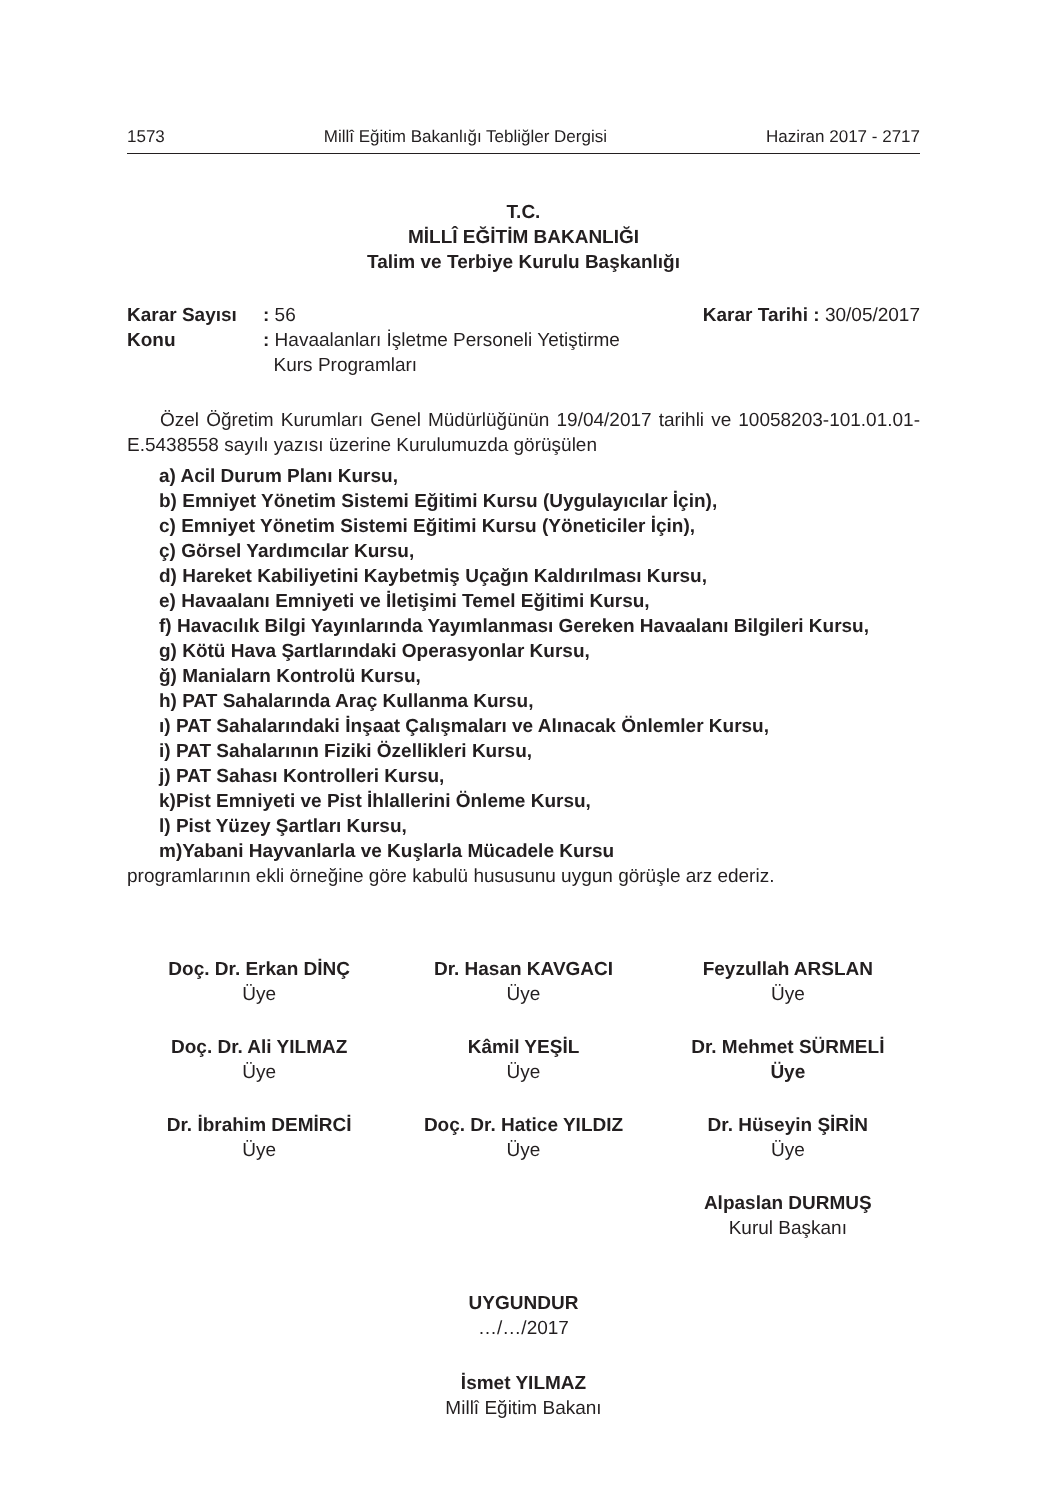1573 Millî Eğitim Bakanlığı Tebliğler Dergisi Haziran 2017 - 2717
T.C.
MİLLÎ EĞİTİM BAKANLIĞI
Talim ve Terbiye Kurulu Başkanlığı
Karar Sayısı: 56 Karar Tarihi : 30/05/2017
Konu: Havaalanları İşletme Personeli Yetiştirme
Kurs Programları
Özel Öğretim Kurumları Genel Müdürlüğünün 19/04/2017 tarihli ve 10058203-101.01.01-E.5438558 sayılı yazısı üzerine Kurulumuzda görüşülen
a) Acil Durum Planı Kursu,
b) Emniyet Yönetim Sistemi Eğitimi Kursu (Uygulayıcılar İçin),
c) Emniyet Yönetim Sistemi Eğitimi Kursu (Yöneticiler İçin),
ç) Görsel Yardımcılar Kursu,
d) Hareket Kabiliyetini Kaybetmiş Uçağın Kaldırılması Kursu,
e) Havaalanı Emniyeti ve İletişimi Temel Eğitimi Kursu,
f) Havacılık Bilgi Yayınlarında Yayımlanması Gereken Havaalanı Bilgileri Kursu,
g) Kötü Hava Şartlarındaki Operasyonlar Kursu,
ğ) Manialarn Kontrolü Kursu,
h) PAT Sahalarında Araç Kullanma Kursu,
ı) PAT Sahalarındaki İnşaat Çalışmaları ve Alınacak Önlemler Kursu,
i) PAT Sahalarının Fiziki Özellikleri Kursu,
j) PAT Sahası Kontrolleri Kursu,
k)Pist Emniyeti ve Pist İhlallerini Önleme Kursu,
l) Pist Yüzey Şartları Kursu,
m)Yabani Hayvanlarla ve Kuşlarla Mücadele Kursu
programlarının ekli örneğine göre kabulü hususunu uygun görüşle arz ederiz.
Doç. Dr. Erkan DİNÇ
Üye
Dr. Hasan KAVGACI
Üye
Feyzullah ARSLAN
Üye
Doç. Dr. Ali YILMAZ
Üye
Kâmil YEŞİL
Üye
Dr. Mehmet SÜRMELİ
Üye
Dr. İbrahim DEMİRCİ
Üye
Doç. Dr. Hatice YILDIZ
Üye
Dr. Hüseyin ŞİRİN
Üye
Alpaslan DURMUŞ
Kurul Başkanı
UYGUNDUR
…/…/2017
İsmet YILMAZ
Millî Eğitim Bakanı